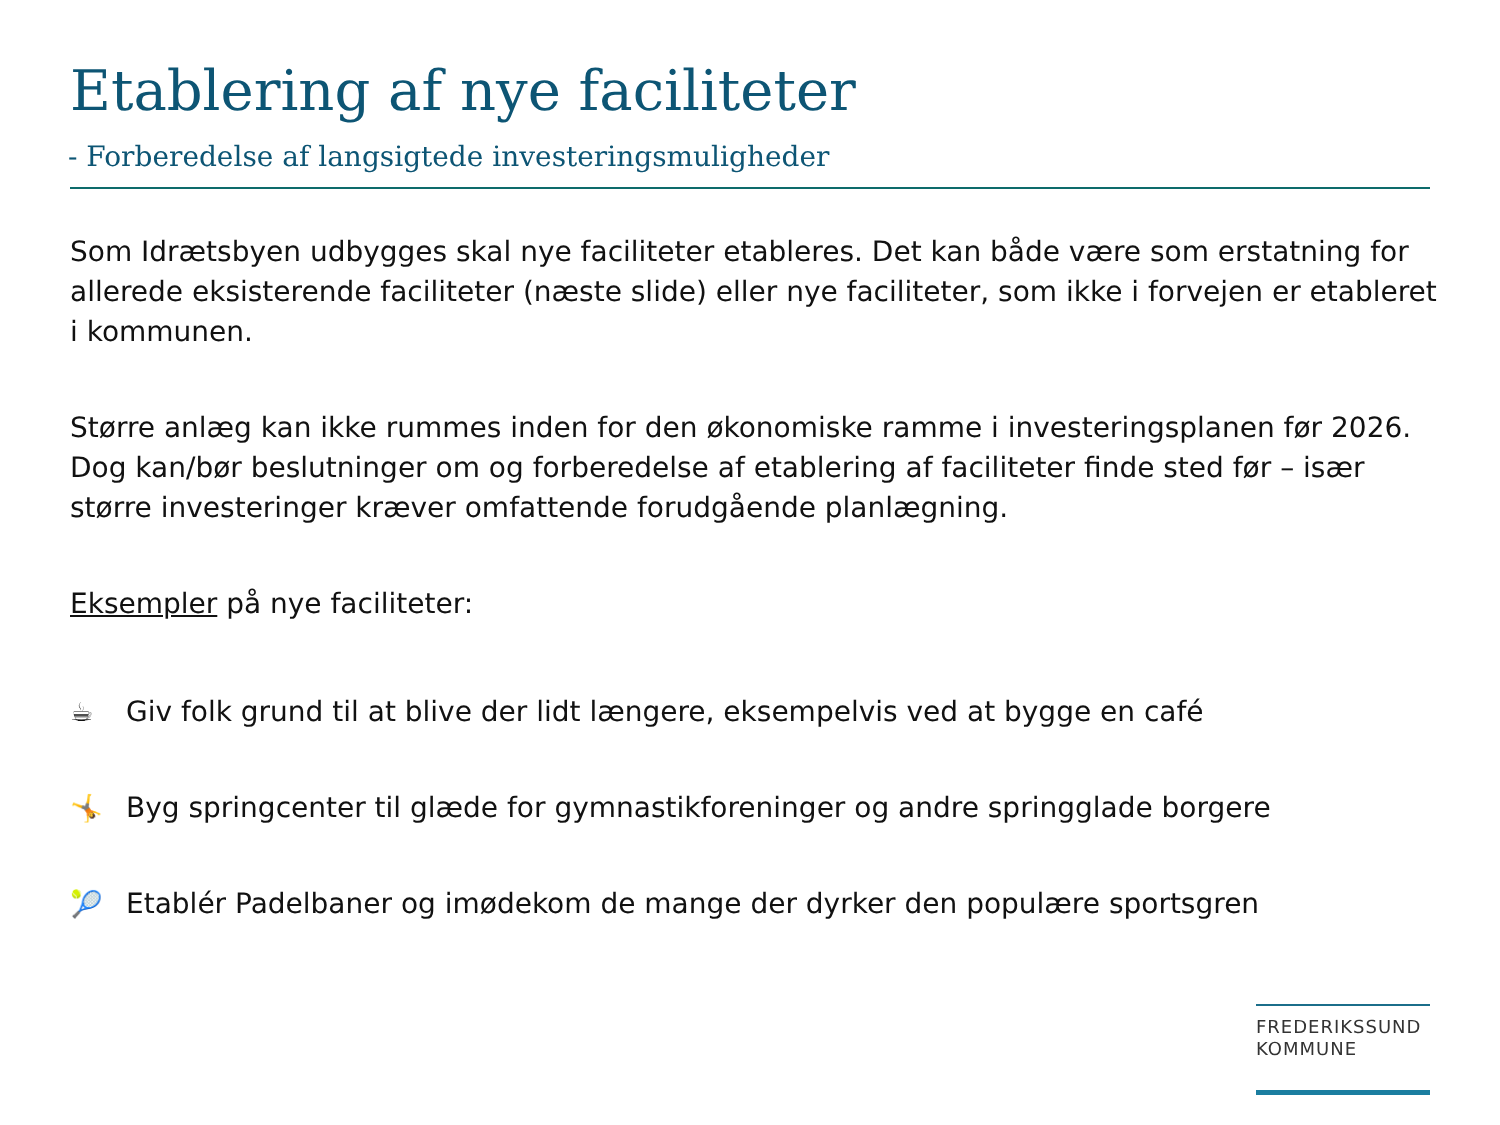Etablering af nye faciliteter
- Forberedelse af langsigtede investeringsmuligheder
Som Idrætsbyen udbygges skal nye faciliteter etableres. Det kan både være som erstatning for allerede eksisterende faciliteter (næste slide) eller nye faciliteter, som ikke i forvejen er etableret i kommunen.
Større anlæg kan ikke rummes inden for den økonomiske ramme i investeringsplanen før 2026. Dog kan/bør beslutninger om og forberedelse af etablering af faciliteter finde sted før – især større investeringer kræver omfattende forudgående planlægning.
Eksempler på nye faciliteter:
☕ Giv folk grund til at blive der lidt længere, eksempelvis ved at bygge en café
🤸 Byg springcenter til glæde for gymnastikforeninger og andre springglade borgere
🎾 Etablér Padelbaner og imødekom de mange der dyrker den populære sportsgren
FREDERIKSSUND
KOMMUNE